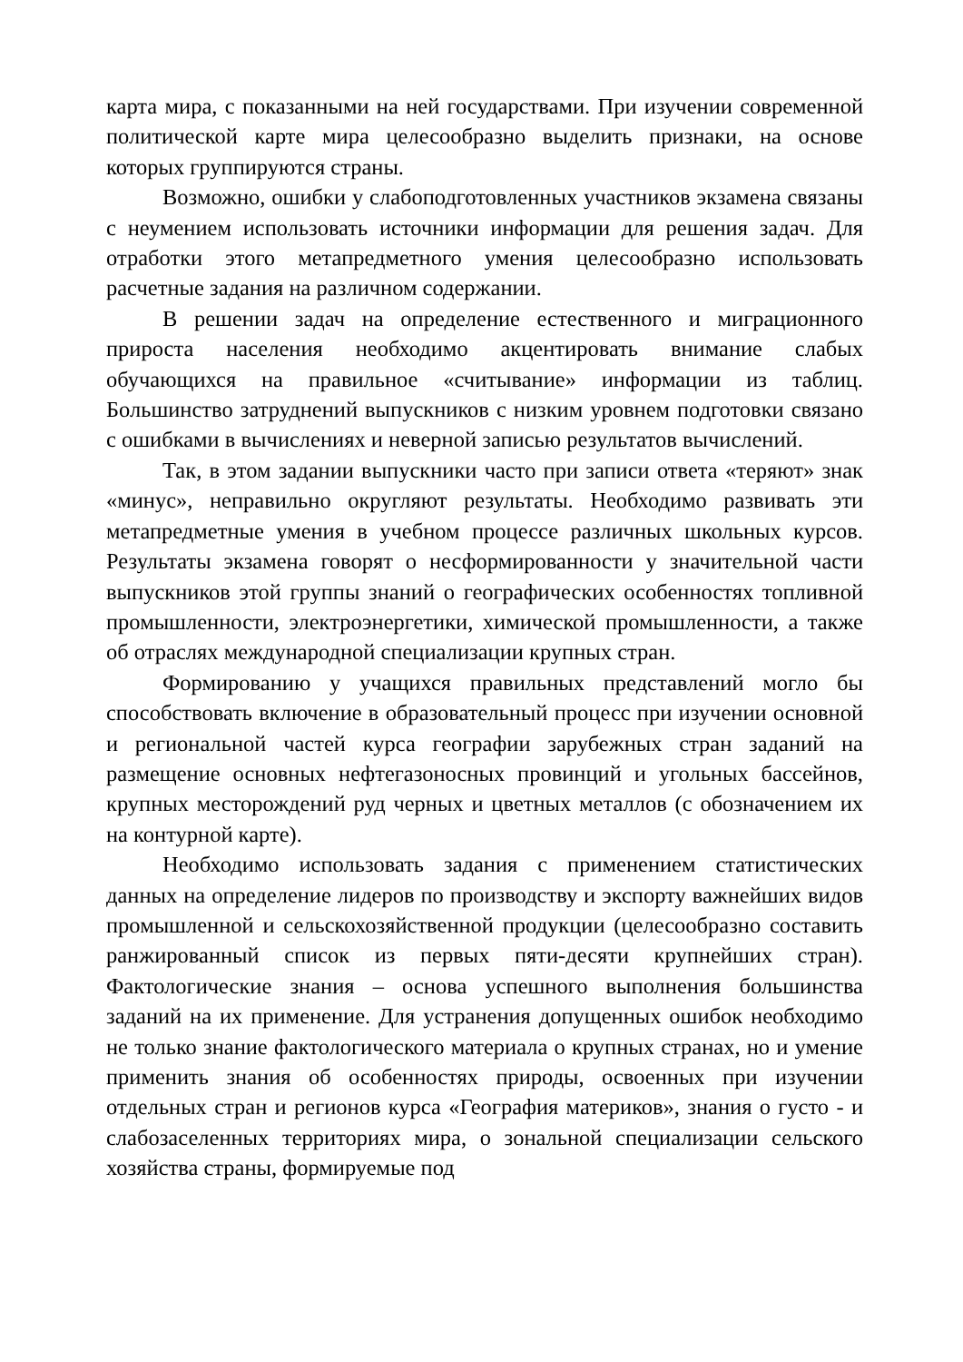карта мира, с показанными на ней государствами. При изучении современной политической карте мира целесообразно выделить признаки, на основе которых группируются страны.
Возможно, ошибки у слабоподготовленных участников экзамена связаны с неумением использовать источники информации для решения задач. Для отработки этого метапредметного умения целесообразно использовать расчетные задания на различном содержании.
В решении задач на определение естественного и миграционного прироста населения необходимо акцентировать внимание слабых обучающихся на правильное «считывание» информации из таблиц. Большинство затруднений выпускников с низким уровнем подготовки связано с ошибками в вычислениях и неверной записью результатов вычислений.
Так, в этом задании выпускники часто при записи ответа «теряют» знак «минус», неправильно округляют результаты. Необходимо развивать эти метапредметные умения в учебном процессе различных школьных курсов. Результаты экзамена говорят о несформированности у значительной части выпускников этой группы знаний о географических особенностях топливной промышленности, электроэнергетики, химической промышленности, а также об отраслях международной специализации крупных стран.
Формированию у учащихся правильных представлений могло бы способствовать включение в образовательный процесс при изучении основной и региональной частей курса географии зарубежных стран заданий на размещение основных нефтегазоносных провинций и угольных бассейнов, крупных месторождений руд черных и цветных металлов (с обозначением их на контурной карте).
Необходимо использовать задания с применением статистических данных на определение лидеров по производству и экспорту важнейших видов промышленной и сельскохозяйственной продукции (целесообразно составить ранжированный список из первых пяти-десяти крупнейших стран). Фактологические знания – основа успешного выполнения большинства заданий на их применение. Для устранения допущенных ошибок необходимо не только знание фактологического материала о крупных странах, но и умение применить знания об особенностях природы, освоенных при изучении отдельных стран и регионов курса «География материков», знания о густо - и слабозаселенных территориях мира, о зональной специализации сельского хозяйства страны, формируемые под